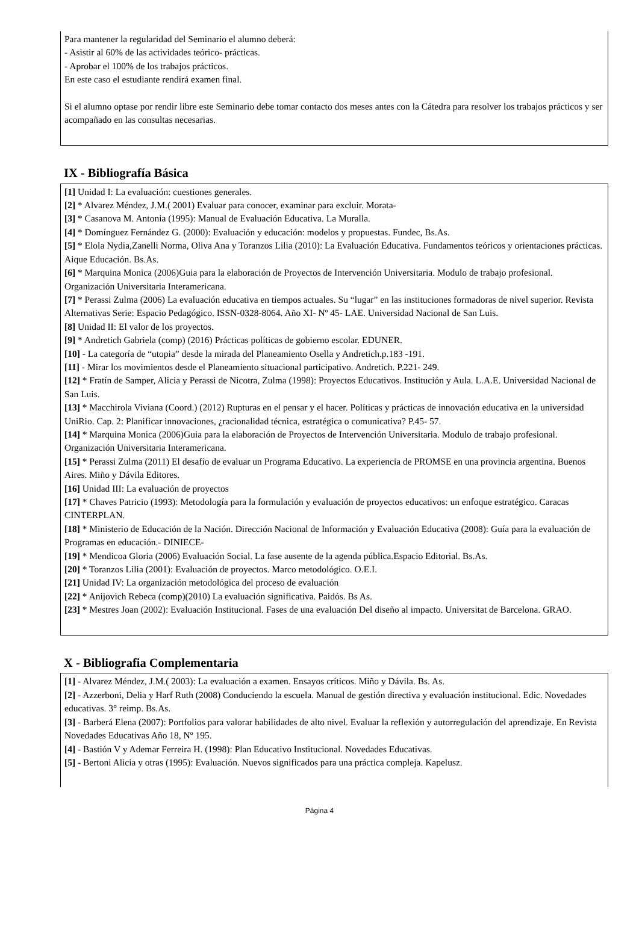Para mantener la regularidad del Seminario el alumno deberá:
- Asistir al 60% de las actividades teórico- prácticas.
- Aprobar el 100% de los trabajos prácticos.
En este caso el estudiante rendirá examen final.
Si el alumno optase por rendir libre este Seminario debe tomar contacto dos meses antes con la Cátedra para resolver los trabajos prácticos y ser acompañado en las consultas necesarias.
IX - Bibliografía Básica
[1] Unidad I: La evaluación: cuestiones generales.
[2] * Alvarez Méndez, J.M.( 2001) Evaluar para conocer, examinar para excluir. Morata-
[3] * Casanova M. Antonia (1995): Manual de Evaluación Educativa. La Muralla.
[4] * Domínguez Fernández G. (2000): Evaluación y educación: modelos y propuestas. Fundec, Bs.As.
[5] * Elola Nydia,Zanelli Norma, Oliva Ana y Toranzos Lilia (2010): La Evaluación Educativa. Fundamentos teóricos y orientaciones prácticas. Aique Educación. Bs.As.
[6] * Marquina Monica (2006)Guia para la elaboración de Proyectos de Intervención Universitaria. Modulo de trabajo profesional. Organización Universitaria Interamericana.
[7] * Perassi Zulma (2006) La evaluación educativa en tiempos actuales. Su “lugar” en las instituciones formadoras de nivel superior. Revista Alternativas Serie: Espacio Pedagógico. ISSN-0328-8064. Año XI- Nº 45- LAE. Universidad Nacional de San Luis.
[8] Unidad II: El valor de los proyectos.
[9] * Andretich Gabriela (comp) (2016) Prácticas políticas de gobierno escolar. EDUNER.
[10] - La categoría de “utopia” desde la mirada del Planeamiento Osella y Andretich.p.183 -191.
[11] - Mirar los movimientos desde el Planeamiento situacional participativo. Andretich. P.221- 249.
[12] * Fratín de Samper, Alicia y Perassi de Nicotra, Zulma (1998): Proyectos Educativos. Institución y Aula. L.A.E. Universidad Nacional de San Luis.
[13] * Macchirola Viviana (Coord.) (2012) Rupturas en el pensar y el hacer. Políticas y prácticas de innovación educativa en la universidad UniRio. Cap. 2: Planificar innovaciones, ¿racionalidad técnica, estratégica o comunicativa? P.45- 57.
[14] * Marquina Monica (2006)Guia para la elaboración de Proyectos de Intervención Universitaria. Modulo de trabajo profesional. Organización Universitaria Interamericana.
[15] * Perassi Zulma (2011) El desafío de evaluar un Programa Educativo. La experiencia de PROMSE en una provincia argentina. Buenos Aires. Miño y Dávila Editores.
[16] Unidad III: La evaluación de proyectos
[17] * Chaves Patricio (1993): Metodología para la formulación y evaluación de proyectos educativos: un enfoque estratégico. Caracas CINTERPLAN.
[18] * Ministerio de Educación de la Nación. Dirección Nacional de Información y Evaluación Educativa (2008): Guía para la evaluación de Programas en educación.- DINIECE-
[19] * Mendicoa Gloria (2006) Evaluación Social. La fase ausente de la agenda pública.Espacio Editorial. Bs.As.
[20] * Toranzos Lilia (2001): Evaluación de proyectos. Marco metodológico. O.E.I.
[21] Unidad IV: La organización metodológica del proceso de evaluación
[22] * Anijovich Rebeca (comp)(2010) La evaluación significativa. Paidós. Bs As.
[23] * Mestres Joan (2002): Evaluación Institucional. Fases de una evaluación Del diseño al impacto. Universitat de Barcelona. GRAO.
X - Bibliografia Complementaria
[1] - Alvarez Méndez, J.M.( 2003): La evaluación a examen. Ensayos críticos. Miño y Dávila. Bs. As.
[2] - Azzerboni, Delia y Harf Ruth (2008) Conduciendo la escuela. Manual de gestión directiva y evaluación institucional. Edic. Novedades educativas. 3° reimp. Bs.As.
[3] - Barberá Elena (2007): Portfolios para valorar habilidades de alto nivel. Evaluar la reflexión y autorregulación del aprendizaje. En Revista Novedades Educativas Año 18, Nº 195.
[4] - Bastión V y Ademar Ferreira H. (1998): Plan Educativo Institucional. Novedades Educativas.
[5] - Bertoni Alicia y otras (1995): Evaluación. Nuevos significados para una práctica compleja. Kapelusz.
Página 4